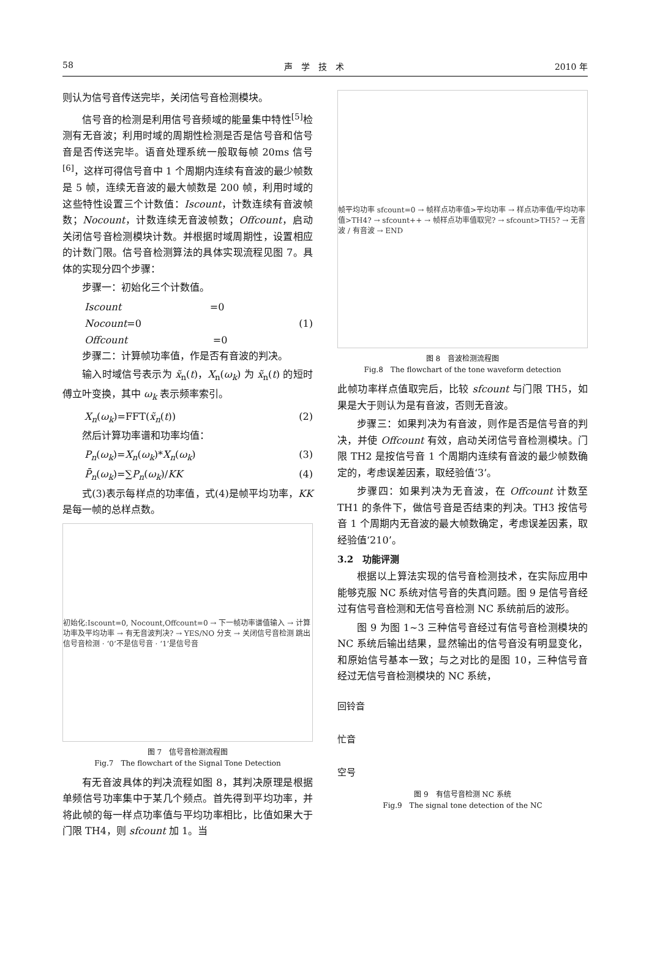58 声　学　技　术 2010 年
则认为信号音传送完毕，关闭信号音检测模块。
信号音的检测是利用信号音频域的能量集中特性<sup>[5]</sup>检测有无音波；利用时域的周期性检测是否是信号音和信号音是否传送完毕。语音处理系统一般取每帧 20ms 信号<sup>[6]</sup>，这样可得信号音中 1 个周期内连续有音波的最少帧数是 5 帧，连续无音波的最大帧数是 200 帧，利用时域的这些特性设置三个计数值：Iscount，计数连续有音波帧数；Nocount，计数连续无音波帧数；Offcount，启动关闭信号音检测模块计数。并根据时域周期性，设置相应的计数门限。信号音检测算法的具体实现流程见图 7。具体的实现分四个步骤：
步骤一：初始化三个计数值。
Iscount =0
Nocount=0 (1)
Offcount =0
步骤二：计算帧功率值，作是否有音波的判决。
输入时域信号表示为 x̃<sub>n</sub>(t)，X<sub>n</sub>(ω<sub>k</sub>) 为 x̃<sub>n</sub>(t) 的短时傅立叶变换，其中 ω<sub>k</sub> 表示频率索引。
X<sub>n</sub>(ω<sub>k</sub>)=FFT(x̃<sub>n</sub>(t)) (2)
然后计算功率谱和功率均值：
P<sub>n</sub>(ω<sub>k</sub>)=X<sub>n</sub>(ω<sub>k</sub>)*X<sub>n</sub>(ω<sub>k</sub>) (3)
P̄<sub>n</sub>(ω<sub>k</sub>)=∑P<sub>n</sub>(ω<sub>k</sub>)/KK (4)
式(3)表示每样点的功率值，式(4)是帧平均功率，KK 是每一帧的总样点数。
初始化:Iscount=0, Nocount,Offcount=0 → 下一帧功率谱值输入 → 计算功率及平均功率 → 有无音波判决? → YES/NO 分支 → 关闭信号音检测 跳出信号音检测 · ‘0’不是信号音 · ‘1’是信号音
图 7　信号音检测流程图
Fig.7　The flowchart of the Signal Tone Detection
有无音波具体的判决流程如图 8，其判决原理是根据单频信号功率集中于某几个频点。首先得到平均功率，并将此帧的每一样点功率值与平均功率相比，比值如果大于门限 TH4，则 sfcount 加 1。当
帧平均功率 sfcount=0 → 帧样点功率值>平均功率 → 样点功率值/平均功率值>TH4? → sfcount++ → 帧样点功率值取完? → sfcount>TH5? → 无音波 / 有音波 → END
图 8　音波检测流程图
Fig.8　The flowchart of the tone waveform detection
此帧功率样点值取完后，比较 sfcount 与门限 TH5，如果是大于则认为是有音波，否则无音波。
步骤三：如果判决为有音波，则作是否是信号音的判决，并使 Offcount 有效，启动关闭信号音检测模块。门限 TH2 是按信号音 1 个周期内连续有音波的最少帧数确定的，考虑误差因素，取经验值‘3’。
步骤四：如果判决为无音波，在 Offcount 计数至 TH1 的条件下，做信号音是否结束的判决。TH3 按信号音 1 个周期内无音波的最大帧数确定，考虑误差因素，取经验值‘210’。
3.2　功能评测
根据以上算法实现的信号音检测技术，在实际应用中能够克服 NC 系统对信号音的失真问题。图 9 是信号音经过有信号音检测和无信号音检测 NC 系统前后的波形。
图 9 为图 1~3 三种信号音经过有信号音检测模块的 NC 系统后输出结果，显然输出的信号音没有明显变化，和原始信号基本一致；与之对比的是图 10，三种信号音经过无信号音检测模块的 NC 系统，
回铃音
忙音
空号
图 9　有信号音检测 NC 系统
Fig.9　The signal tone detection of the NC